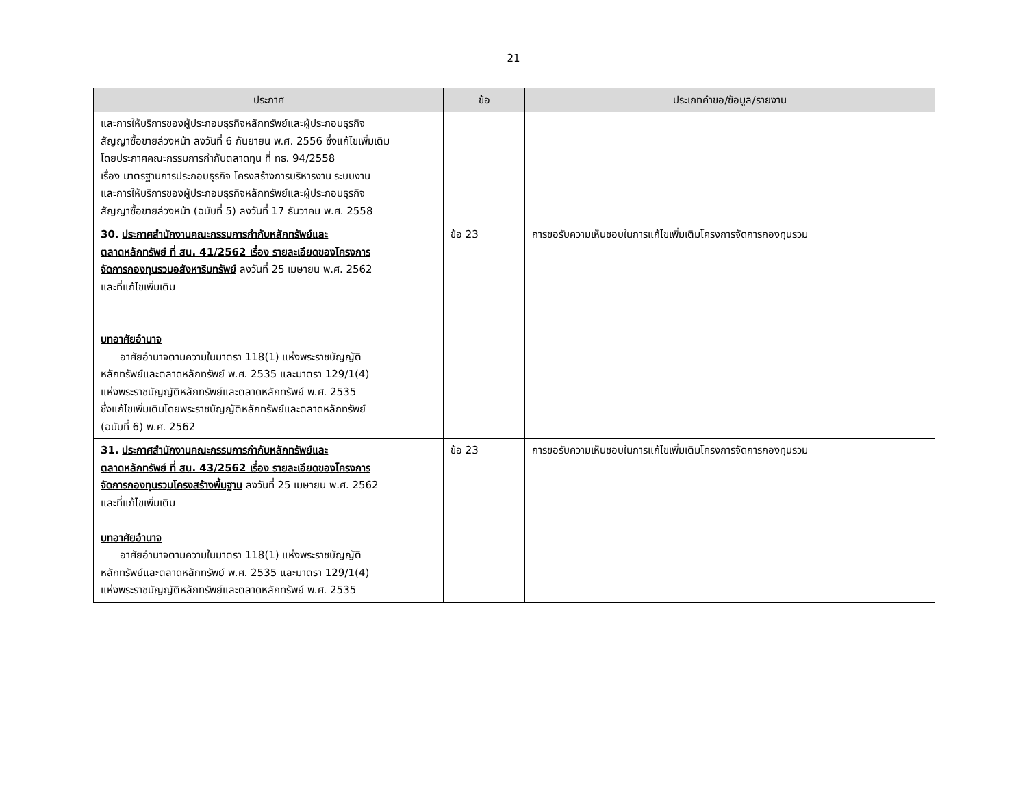21
| ประกาศ | ข้อ | ประเภทคำขอ/ข้อมูล/รายงาน |
| --- | --- | --- |
| และการให้บริการของผู้ประกอบธุรกิจหลักทรัพย์และผู้ประกอบธุรกิจ สัญญาซื้อขายล่วงหน้า ลงวันที่ 6 กันยายน พ.ศ. 2556 ซึ่งแก้ไขเพิ่มเติม โดยประกาศคณะกรรมการกำกับตลาดทุน ที่ ทธ. 94/2558 เรื่อง มาตรฐานการประกอบธุรกิจ โครงสร้างการบริหารงาน ระบบงาน และการให้บริการของผู้ประกอบธุรกิจหลักทรัพย์และผู้ประกอบธุรกิจ สัญญาซื้อขายล่วงหน้า (ฉบับที่ 5) ลงวันที่ 17 ธันวาคม พ.ศ. 2558 | | |
| 30. ประกาศสำนักงานคณะกรรมการกำกับหลักทรัพย์และ ตลาดหลักทรัพย์ ที่ สน. 41/2562 เรื่อง รายละเอียดของโครงการ จัดการกองทุนรวมอสังหาริมทรัพย์ ลงวันที่ 25 เมษายน พ.ศ. 2562 และที่แก้ไขเพิ่มเติม บทอาศัยอำนาจ อาศัยอำนาจตามความในมาตรา 118(1) แห่งพระราชบัญญัติ หลักทรัพย์และตลาดหลักทรัพย์ พ.ศ. 2535 และมาตรา 129/1(4) แห่งพระราชบัญญัติหลักทรัพย์และตลาดหลักทรัพย์ พ.ศ. 2535 ซึ่งแก้ไขเพิ่มเติมโดยพระราชบัญญัติหลักทรัพย์และตลาดหลักทรัพย์ (ฉบับที่ 6) พ.ศ. 2562 | ข้อ 23 | การขอรับความเห็นชอบในการแก้ไขเพิ่มเติมโครงการจัดการกองทุนรวม |
| 31. ประกาศสำนักงานคณะกรรมการกำกับหลักทรัพย์และ ตลาดหลักทรัพย์ ที่ สน. 43/2562 เรื่อง รายละเอียดของโครงการ จัดการกองทุนรวมโครงสร้างพื้นฐาน ลงวันที่ 25 เมษายน พ.ศ. 2562 และที่แก้ไขเพิ่มเติม บทอาศัยอำนาจ อาศัยอำนาจตามความในมาตรา 118(1) แห่งพระราชบัญญัติ หลักทรัพย์และตลาดหลักทรัพย์ พ.ศ. 2535 และมาตรา 129/1(4) แห่งพระราชบัญญัติหลักทรัพย์และตลาดหลักทรัพย์ พ.ศ. 2535 | ข้อ 23 | การขอรับความเห็นชอบในการแก้ไขเพิ่มเติมโครงการจัดการกองทุนรวม |